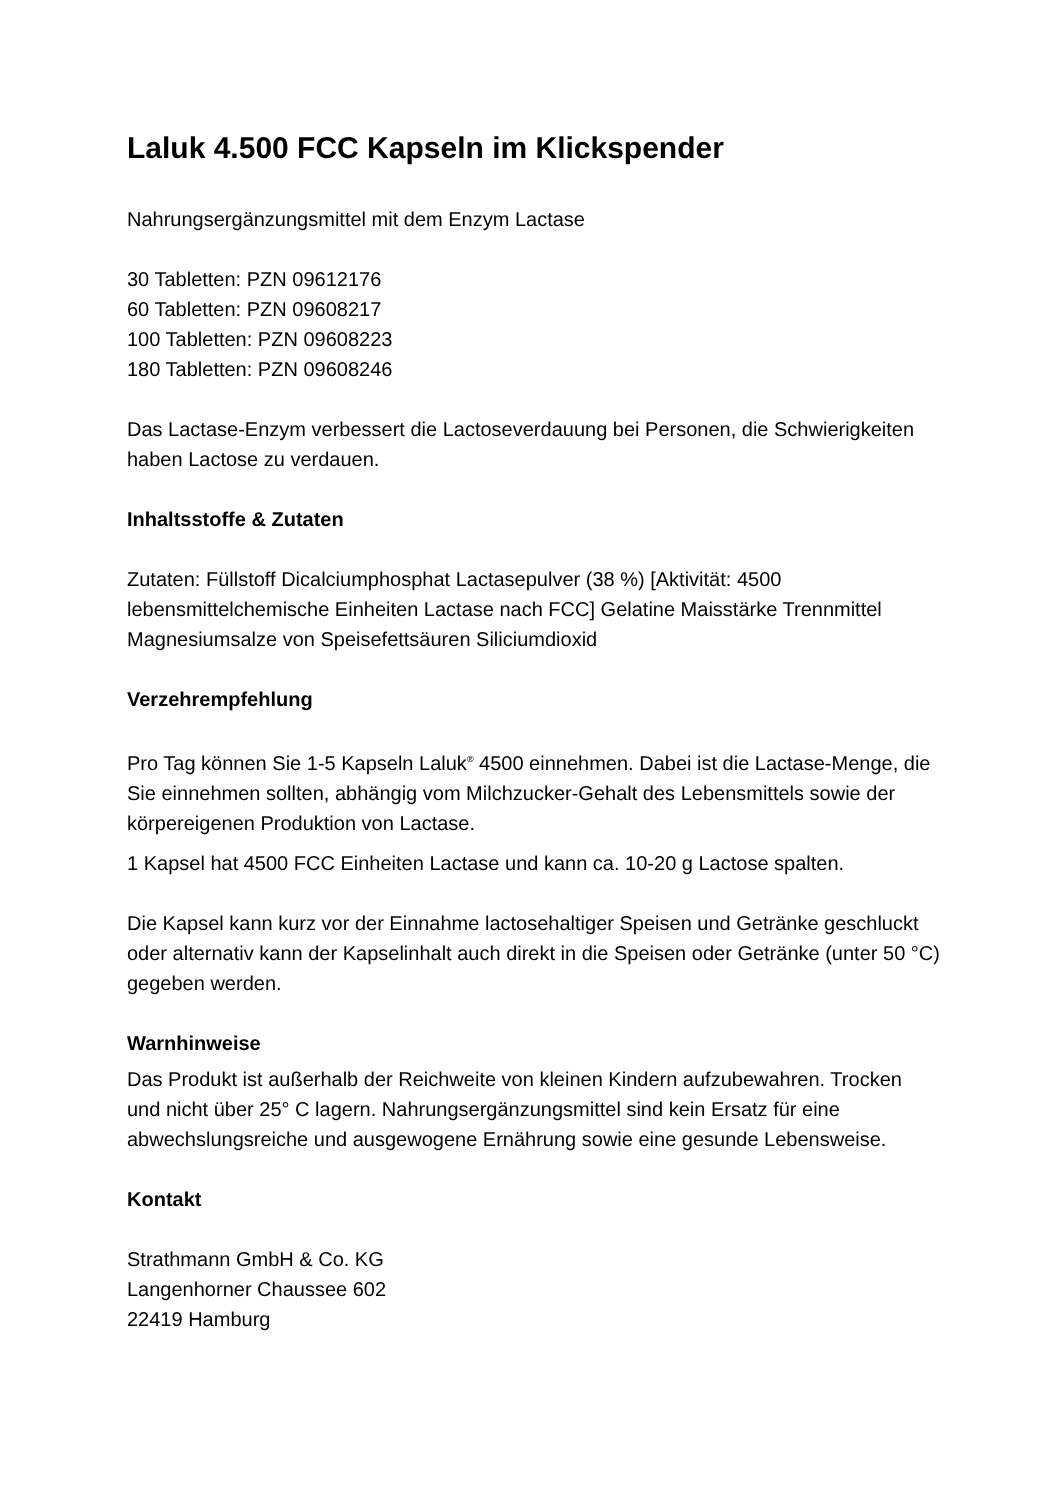Laluk 4.500 FCC Kapseln im Klickspender
Nahrungsergänzungsmittel mit dem Enzym Lactase
30 Tabletten: PZN 09612176
60 Tabletten: PZN 09608217
100 Tabletten: PZN 09608223
180 Tabletten: PZN 09608246
Das Lactase-Enzym verbessert die Lactoseverdauung bei Personen, die Schwierigkeiten haben Lactose zu verdauen.
Inhaltsstoffe & Zutaten
Zutaten: Füllstoff Dicalciumphosphat Lactasepulver (38 %) [Aktivität: 4500 lebensmittelchemische Einheiten Lactase nach FCC] Gelatine Maisstärke Trennmittel Magnesiumsalze von Speisefettsäuren Siliciumdioxid
Verzehrempfehlung
Pro Tag können Sie 1-5 Kapseln Laluk<sup>®</sup> 4500 einnehmen. Dabei ist die Lactase-Menge, die Sie einnehmen sollten, abhängig vom Milchzucker-Gehalt des Lebensmittels sowie der körpereigenen Produktion von Lactase.
1 Kapsel hat 4500 FCC Einheiten Lactase und kann ca. 10-20 g Lactose spalten.
Die Kapsel kann kurz vor der Einnahme lactosehaltiger Speisen und Getränke geschluckt oder alternativ kann der Kapselinhalt auch direkt in die Speisen oder Getränke (unter 50 °C) gegeben werden.
Warnhinweise
Das Produkt ist außerhalb der Reichweite von kleinen Kindern aufzubewahren. Trocken und nicht über 25° C lagern. Nahrungsergänzungsmittel sind kein Ersatz für eine abwechslungsreiche und ausgewogene Ernährung sowie eine gesunde Lebensweise.
Kontakt
Strathmann GmbH & Co. KG
Langenhorner Chaussee 602
22419 Hamburg